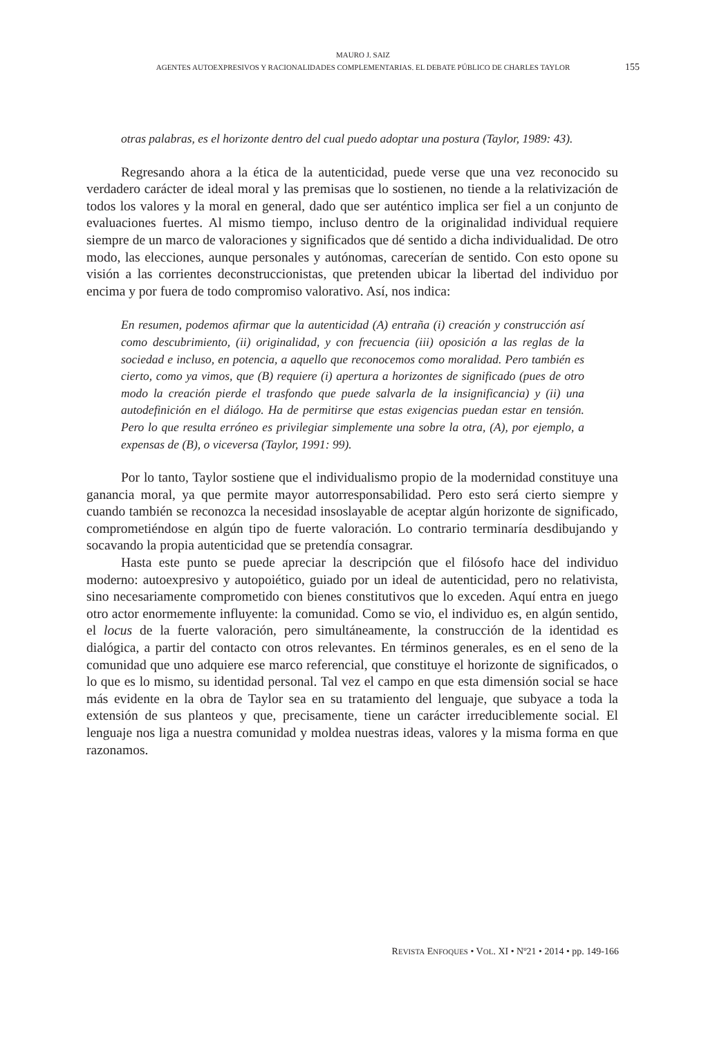MAURO J. SAIZ
AGENTES AUTOEXPRESIVOS Y RACIONALIDADES COMPLEMENTARIAS. EL DEBATE PÚBLICO DE CHARLES TAYLOR
155
otras palabras, es el horizonte dentro del cual puedo adoptar una postura (Taylor, 1989: 43).
Regresando ahora a la ética de la autenticidad, puede verse que una vez reconocido su verdadero carácter de ideal moral y las premisas que lo sostienen, no tiende a la relativización de todos los valores y la moral en general, dado que ser auténtico implica ser fiel a un conjunto de evaluaciones fuertes. Al mismo tiempo, incluso dentro de la originalidad individual requiere siempre de un marco de valoraciones y significados que dé sentido a dicha individualidad. De otro modo, las elecciones, aunque personales y autónomas, carecerían de sentido. Con esto opone su visión a las corrientes deconstruccionistas, que pretenden ubicar la libertad del individuo por encima y por fuera de todo compromiso valorativo. Así, nos indica:
En resumen, podemos afirmar que la autenticidad (A) entraña (i) creación y construcción así como descubrimiento, (ii) originalidad, y con frecuencia (iii) oposición a las reglas de la sociedad e incluso, en potencia, a aquello que reconocemos como moralidad. Pero también es cierto, como ya vimos, que (B) requiere (i) apertura a horizontes de significado (pues de otro modo la creación pierde el trasfondo que puede salvarla de la insignificancia) y (ii) una autodefinición en el diálogo. Ha de permitirse que estas exigencias puedan estar en tensión. Pero lo que resulta erróneo es privilegiar simplemente una sobre la otra, (A), por ejemplo, a expensas de (B), o viceversa (Taylor, 1991: 99).
Por lo tanto, Taylor sostiene que el individualismo propio de la modernidad constituye una ganancia moral, ya que permite mayor autorresponsabilidad. Pero esto será cierto siempre y cuando también se reconozca la necesidad insoslayable de aceptar algún horizonte de significado, comprometiéndose en algún tipo de fuerte valoración. Lo contrario terminaría desdibujando y socavando la propia autenticidad que se pretendía consagrar.
Hasta este punto se puede apreciar la descripción que el filósofo hace del individuo moderno: autoexpresivo y autopoiético, guiado por un ideal de autenticidad, pero no relativista, sino necesariamente comprometido con bienes constitutivos que lo exceden. Aquí entra en juego otro actor enormemente influyente: la comunidad. Como se vio, el individuo es, en algún sentido, el locus de la fuerte valoración, pero simultáneamente, la construcción de la identidad es dialógica, a partir del contacto con otros relevantes. En términos generales, es en el seno de la comunidad que uno adquiere ese marco referencial, que constituye el horizonte de significados, o lo que es lo mismo, su identidad personal. Tal vez el campo en que esta dimensión social se hace más evidente en la obra de Taylor sea en su tratamiento del lenguaje, que subyace a toda la extensión de sus planteos y que, precisamente, tiene un carácter irreduciblemente social. El lenguaje nos liga a nuestra comunidad y moldea nuestras ideas, valores y la misma forma en que razonamos.
REVISTA ENFOQUES • VOL. XI • Nº21 • 2014 • pp. 149-166